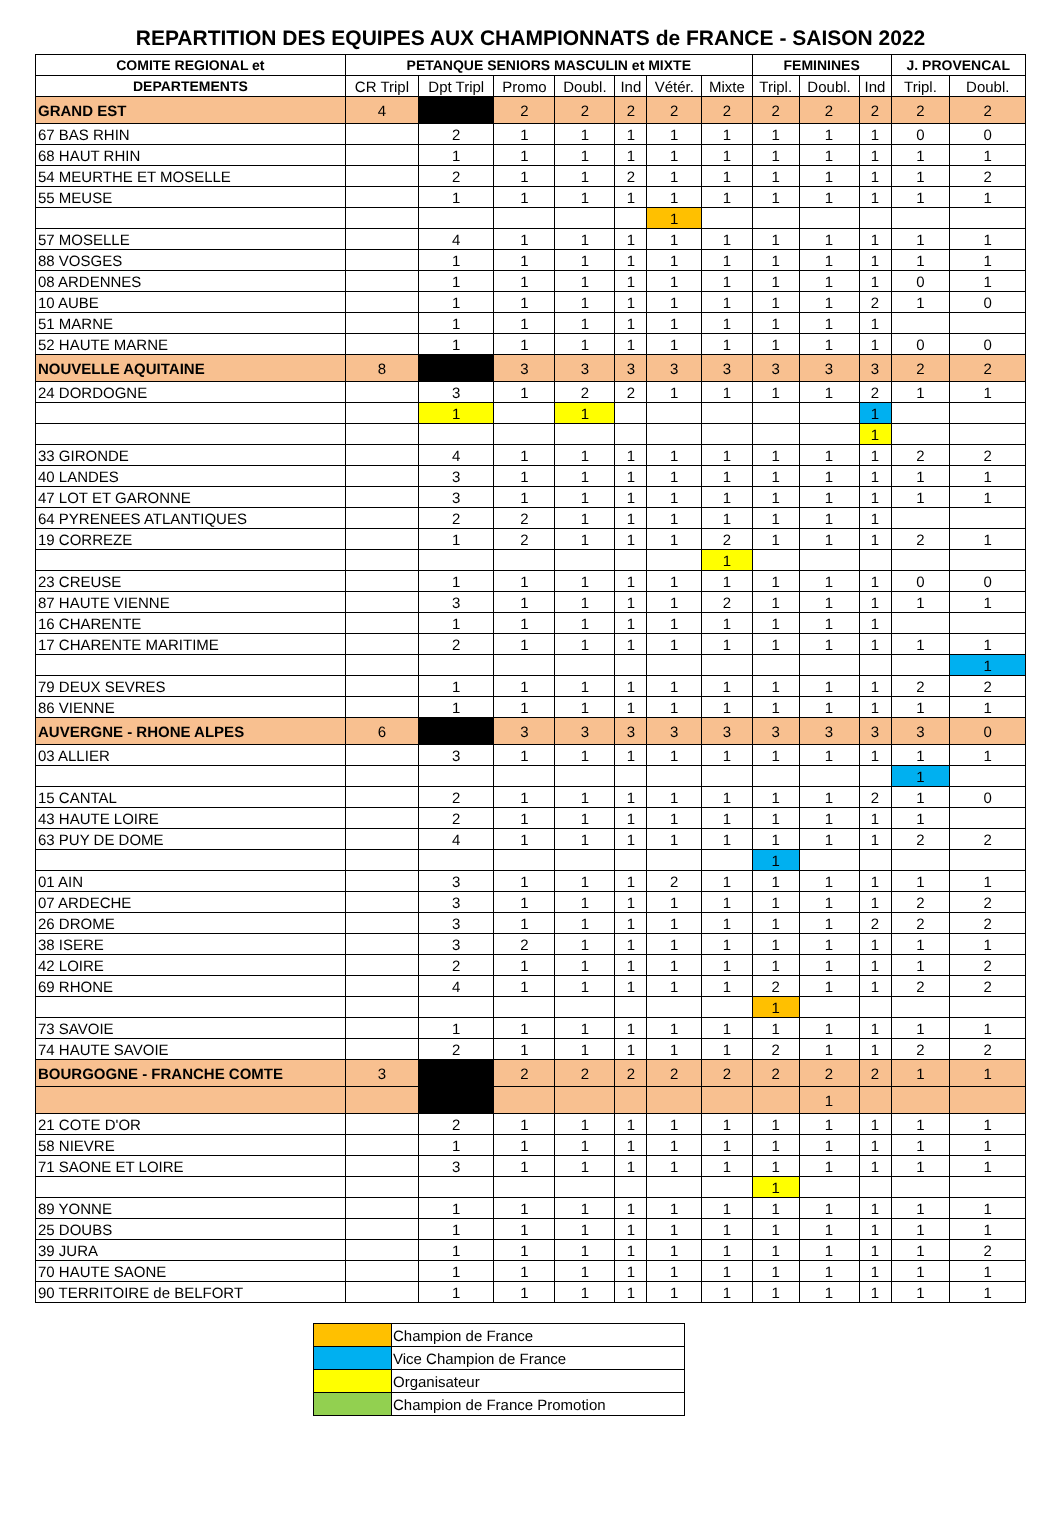REPARTITION DES EQUIPES AUX CHAMPIONNATS de FRANCE - SAISON 2022
| COMITE REGIONAL et | PETANQUE SENIORS MASCULIN et MIXTE | | | | | | | FEMININES | | | J. PROVENCAL | |
| --- | --- | --- | --- | --- | --- | --- | --- | --- | --- | --- | --- | --- |
| DEPARTEMENTS | CR Tripl | Dpt Tripl | Promo | Doubl. | Ind | Vétér. | Mixte | Tripl. | Doubl. | Ind | Tripl. | Doubl. |
| GRAND EST | 4 | | 2 | 2 | 2 | 2 | 2 | 2 | 2 | 2 | 2 | 2 |
| 67 BAS RHIN | | 2 | 1 | 1 | 1 | 1 | 1 | 1 | 1 | 1 | 0 | 0 |
| 68 HAUT RHIN | | 1 | 1 | 1 | 1 | 1 | 1 | 1 | 1 | 1 | 1 | 1 |
| 54 MEURTHE ET MOSELLE | | 2 | 1 | 1 | 2 | 1 | 1 | 1 | 1 | 1 | 1 | 2 |
| 55 MEUSE | | 1 | 1 | 1 | 1 | 1 | 1 | 1 | 1 | 1 | 1 | 1 |
| | | | | | | 1 | | | | | | |
| 57 MOSELLE | | 4 | 1 | 1 | 1 | 1 | 1 | 1 | 1 | 1 | 1 | 1 |
| 88 VOSGES | | 1 | 1 | 1 | 1 | 1 | 1 | 1 | 1 | 1 | 1 | 1 |
| 08 ARDENNES | | 1 | 1 | 1 | 1 | 1 | 1 | 1 | 1 | 1 | 0 | 1 |
| 10 AUBE | | 1 | 1 | 1 | 1 | 1 | 1 | 1 | 1 | 2 | 1 | 0 |
| 51 MARNE | | 1 | 1 | 1 | 1 | 1 | 1 | 1 | 1 | 1 | | |
| 52 HAUTE MARNE | | 1 | 1 | 1 | 1 | 1 | 1 | 1 | 1 | 1 | 0 | 0 |
| NOUVELLE AQUITAINE | 8 | | 3 | 3 | 3 | 3 | 3 | 3 | 3 | 3 | 2 | 2 |
| 24 DORDOGNE | | 3 | 1 | 2 | 2 | 1 | 1 | 1 | 1 | 2 | 1 | 1 |
| | | 1 | | 1 | | | | | | 1 | | |
| | | | | | | | | | | 1 | | |
| 33 GIRONDE | | 4 | 1 | 1 | 1 | 1 | 1 | 1 | 1 | 1 | 2 | 2 |
| 40 LANDES | | 3 | 1 | 1 | 1 | 1 | 1 | 1 | 1 | 1 | 1 | 1 |
| 47 LOT ET GARONNE | | 3 | 1 | 1 | 1 | 1 | 1 | 1 | 1 | 1 | 1 | 1 |
| 64 PYRENEES ATLANTIQUES | | 2 | 2 | 1 | 1 | 1 | 1 | 1 | 1 | 1 | | |
| 19 CORREZE | | 1 | 2 | 1 | 1 | 1 | 2 | 1 | 1 | 1 | 2 | 1 |
| | | | | | | | 1 | | | | | |
| 23 CREUSE | | 1 | 1 | 1 | 1 | 1 | 1 | 1 | 1 | 1 | 0 | 0 |
| 87 HAUTE VIENNE | | 3 | 1 | 1 | 1 | 1 | 2 | 1 | 1 | 1 | 1 | 1 |
| 16 CHARENTE | | 1 | 1 | 1 | 1 | 1 | 1 | 1 | 1 | 1 | | |
| 17 CHARENTE MARITIME | | 2 | 1 | 1 | 1 | 1 | 1 | 1 | 1 | 1 | 1 | 1 |
| | | | | | | | | | | | | 1 |
| 79 DEUX SEVRES | | 1 | 1 | 1 | 1 | 1 | 1 | 1 | 1 | 1 | 2 | 2 |
| 86 VIENNE | | 1 | 1 | 1 | 1 | 1 | 1 | 1 | 1 | 1 | 1 | 1 |
| AUVERGNE - RHONE ALPES | 6 | | 3 | 3 | 3 | 3 | 3 | 3 | 3 | 3 | 3 | 0 |
| 03 ALLIER | | 3 | 1 | 1 | 1 | 1 | 1 | 1 | 1 | 1 | 1 | 1 |
| | | | | | | | | | | | 1 | |
| 15 CANTAL | | 2 | 1 | 1 | 1 | 1 | 1 | 1 | 1 | 2 | 1 | 0 |
| 43 HAUTE LOIRE | | 2 | 1 | 1 | 1 | 1 | 1 | 1 | 1 | 1 | 1 | |
| 63 PUY DE DOME | | 4 | 1 | 1 | 1 | 1 | 1 | 1 | 1 | 1 | 2 | 2 |
| | | | | | | | | 1 | | | | |
| 01 AIN | | 3 | 1 | 1 | 1 | 2 | 1 | 1 | 1 | 1 | 1 | 1 |
| 07 ARDECHE | | 3 | 1 | 1 | 1 | 1 | 1 | 1 | 1 | 1 | 2 | 2 |
| 26 DROME | | 3 | 1 | 1 | 1 | 1 | 1 | 1 | 1 | 2 | 2 | 2 |
| 38 ISERE | | 3 | 2 | 1 | 1 | 1 | 1 | 1 | 1 | 1 | 1 | 1 |
| 42 LOIRE | | 2 | 1 | 1 | 1 | 1 | 1 | 1 | 1 | 1 | 1 | 2 |
| 69 RHONE | | 4 | 1 | 1 | 1 | 1 | 1 | 2 | 1 | 1 | 2 | 2 |
| | | | | | | | | 1 | | | | |
| 73 SAVOIE | | 1 | 1 | 1 | 1 | 1 | 1 | 1 | 1 | 1 | 1 | 1 |
| 74 HAUTE SAVOIE | | 2 | 1 | 1 | 1 | 1 | 1 | 2 | 1 | 1 | 2 | 2 |
| BOURGOGNE - FRANCHE COMTE | 3 | | 2 | 2 | 2 | 2 | 2 | 2 | 2 | 2 | 1 | 1 |
| | | | | | | | | | 1 | | | |
| 21 COTE D'OR | | 2 | 1 | 1 | 1 | 1 | 1 | 1 | 1 | 1 | 1 | 1 |
| 58 NIEVRE | | 1 | 1 | 1 | 1 | 1 | 1 | 1 | 1 | 1 | 1 | 1 |
| 71 SAONE ET LOIRE | | 3 | 1 | 1 | 1 | 1 | 1 | 1 | 1 | 1 | 1 | 1 |
| | | | | | | | | 1 | | | | |
| 89 YONNE | | 1 | 1 | 1 | 1 | 1 | 1 | 1 | 1 | 1 | 1 | 1 |
| 25 DOUBS | | 1 | 1 | 1 | 1 | 1 | 1 | 1 | 1 | 1 | 1 | 1 |
| 39 JURA | | 1 | 1 | 1 | 1 | 1 | 1 | 1 | 1 | 1 | 1 | 2 |
| 70 HAUTE SAONE | | 1 | 1 | 1 | 1 | 1 | 1 | 1 | 1 | 1 | 1 | 1 |
| 90 TERRITOIRE de BELFORT | | 1 | 1 | 1 | 1 | 1 | 1 | 1 | 1 | 1 | 1 | 1 |
| | Champion de France |
| | Vice Champion de France |
| | Organisateur |
| | Champion de France Promotion |